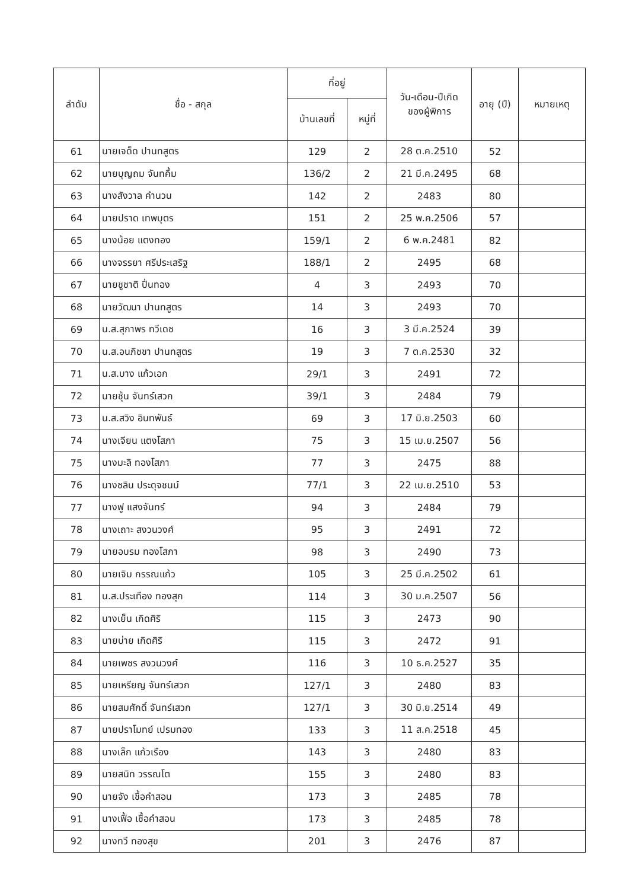| ลำดับ | ชื่อ - สกุล | ที่อยู่ | | วัน-เดือน-ปีเกิด ของผู้พิการ | อายุ (ปี) | หมายเหตุ |
| --- | --- | --- | --- | --- | --- | --- |
| | | บ้านเลขที่ | หมู่ที่ | | | |
| 61 | นายเจด็ด ปานทสูตร | 129 | 2 | 28 ต.ค.2510 | 52 | |
| 62 | นายบุญถม จันทคึ้ม | 136/2 | 2 | 21 มี.ค.2495 | 68 | |
| 63 | นางสังวาล คำนวน | 142 | 2 | 2483 | 80 | |
| 64 | นายปราด เทพบุตร | 151 | 2 | 25 พ.ค.2506 | 57 | |
| 65 | นางน้อย แตงทอง | 159/1 | 2 | 6 พ.ค.2481 | 82 | |
| 66 | นางจรรยา ศรีประเสริฐ | 188/1 | 2 | 2495 | 68 | |
| 67 | นายชูชาติ ปิ่นทอง | 4 | 3 | 2493 | 70 | |
| 68 | นายวัฒนา ปานทสูตร | 14 | 3 | 2493 | 70 | |
| 69 | น.ส.สุภาพร ทวีเดช | 16 | 3 | 3 มี.ค.2524 | 39 | |
| 70 | น.ส.อนภิชชา ปานทสูตร | 19 | 3 | 7 ต.ค.2530 | 32 | |
| 71 | น.ส.บาง แก้วเอก | 29/1 | 3 | 2491 | 72 | |
| 72 | นายชุ้น จันทร์เสวก | 39/1 | 3 | 2484 | 79 | |
| 73 | น.ส.สวิง อินทพันธ์ | 69 | 3 | 17 มิ.ย.2503 | 60 | |
| 74 | นางเจียน แตงโสภา | 75 | 3 | 15 เม.ย.2507 | 56 | |
| 75 | นางมะลิ ทองโสภา | 77 | 3 | 2475 | 88 | |
| 76 | นางชลิน ประดุจชนม์ | 77/1 | 3 | 22 เม.ย.2510 | 53 | |
| 77 | นางฟู แสงจันทร์ | 94 | 3 | 2484 | 79 | |
| 78 | นางเถาะ สงวนวงศ์ | 95 | 3 | 2491 | 72 | |
| 79 | นายอบรม ทองโสภา | 98 | 3 | 2490 | 73 | |
| 80 | นายเจิม กรรณแก้ว | 105 | 3 | 25 มี.ค.2502 | 61 | |
| 81 | น.ส.ประเทือง ทองสุก | 114 | 3 | 30 ม.ค.2507 | 56 | |
| 82 | นางเย็น เกิดศิริ | 115 | 3 | 2473 | 90 | |
| 83 | นายบ่าย เกิดศิริ | 115 | 3 | 2472 | 91 | |
| 84 | นายเพชร สงวนวงศ์ | 116 | 3 | 10 ธ.ค.2527 | 35 | |
| 85 | นายเหรียญ จันทร์เสวก | 127/1 | 3 | 2480 | 83 | |
| 86 | นายสมศักดิ์ จันทร์เสวก | 127/1 | 3 | 30 มิ.ย.2514 | 49 | |
| 87 | นายปราโมทย์ เปรมทอง | 133 | 3 | 11 ส.ค.2518 | 45 | |
| 88 | นางเล็ก แก้วเรือง | 143 | 3 | 2480 | 83 | |
| 89 | นายสนิท วรรณโต | 155 | 3 | 2480 | 83 | |
| 90 | นายจัง เชื้อคำสอน | 173 | 3 | 2485 | 78 | |
| 91 | นางเฟื้อ เชื้อคำสอน | 173 | 3 | 2485 | 78 | |
| 92 | นางทวี ทองสุข | 201 | 3 | 2476 | 87 | |